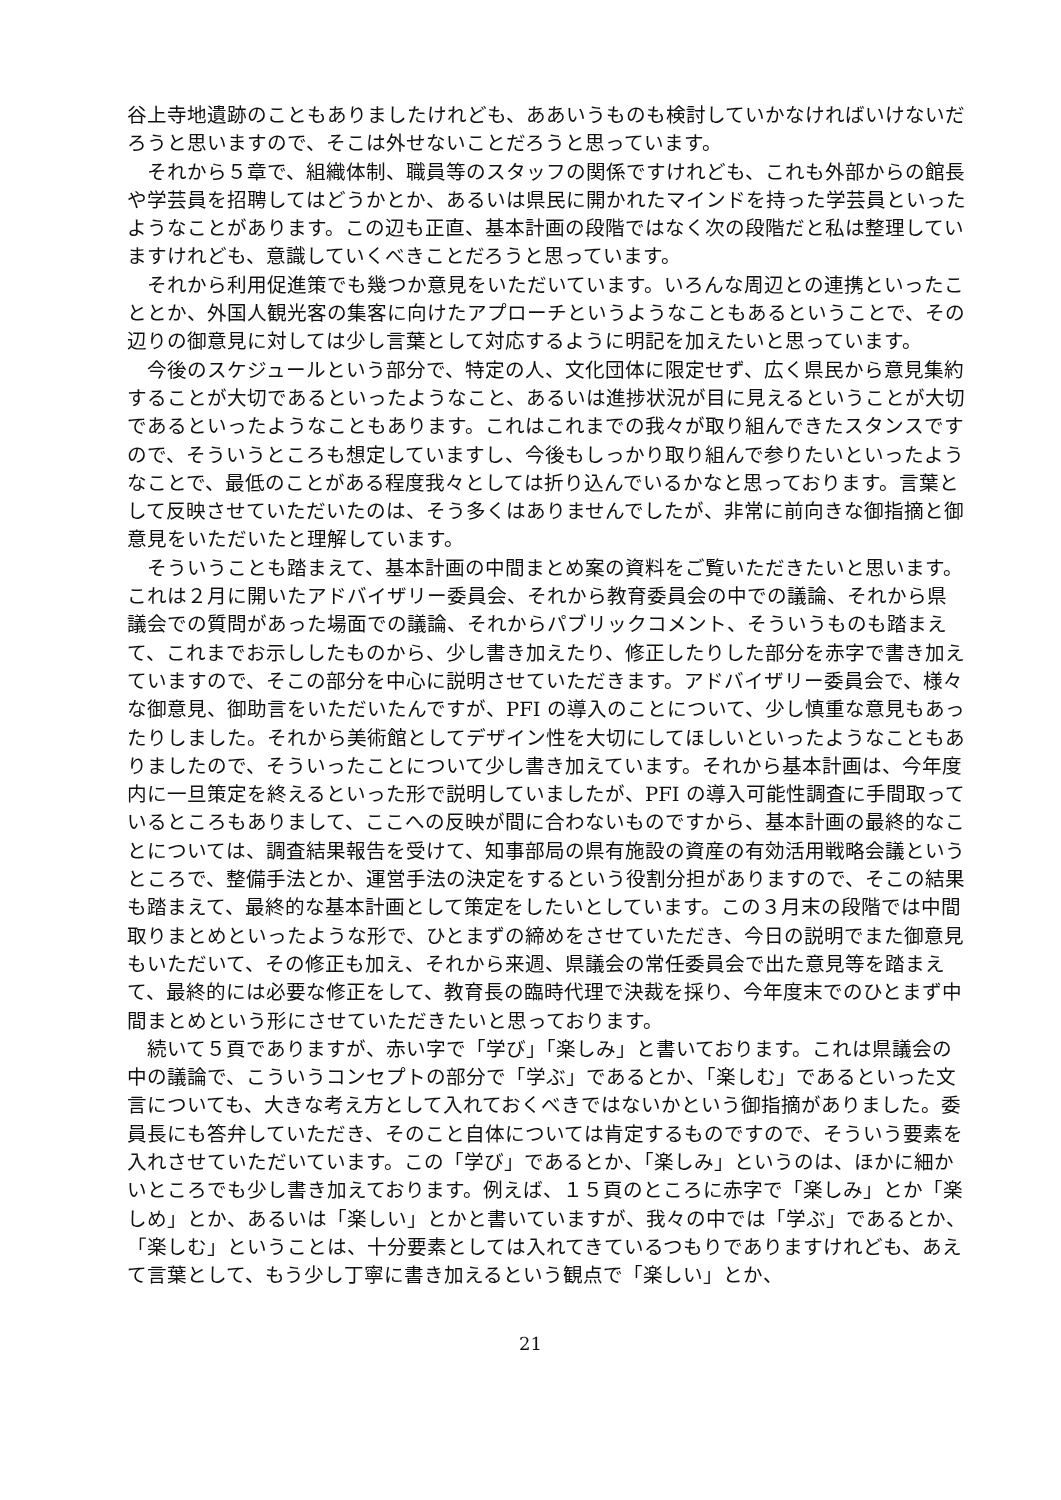谷上寺地遺跡のこともありましたけれども、ああいうものも検討していかなければいけないだろうと思いますので、そこは外せないことだろうと思っています。
　それから５章で、組織体制、職員等のスタッフの関係ですけれども、これも外部からの館長や学芸員を招聘してはどうかとか、あるいは県民に開かれたマインドを持った学芸員といったようなことがあります。この辺も正直、基本計画の段階ではなく次の段階だと私は整理していますけれども、意識していくべきことだろうと思っています。
　それから利用促進策でも幾つか意見をいただいています。いろんな周辺との連携といったこととか、外国人観光客の集客に向けたアプローチというようなこともあるということで、その辺りの御意見に対しては少し言葉として対応するように明記を加えたいと思っています。
　今後のスケジュールという部分で、特定の人、文化団体に限定せず、広く県民から意見集約することが大切であるといったようなこと、あるいは進捗状況が目に見えるということが大切であるといったようなこともあります。これはこれまでの我々が取り組んできたスタンスですので、そういうところも想定していますし、今後もしっかり取り組んで参りたいといったようなことで、最低のことがある程度我々としては折り込んでいるかなと思っております。言葉として反映させていただいたのは、そう多くはありませんでしたが、非常に前向きな御指摘と御意見をいただいたと理解しています。
　そういうことも踏まえて、基本計画の中間まとめ案の資料をご覧いただきたいと思います。これは２月に開いたアドバイザリー委員会、それから教育委員会の中での議論、それから県議会での質問があった場面での議論、それからパブリックコメント、そういうものも踏まえて、これまでお示ししたものから、少し書き加えたり、修正したりした部分を赤字で書き加えていますので、そこの部分を中心に説明させていただきます。アドバイザリー委員会で、様々な御意見、御助言をいただいたんですが、PFI の導入のことについて、少し慎重な意見もあったりしました。それから美術館としてデザイン性を大切にしてほしいといったようなこともありましたので、そういったことについて少し書き加えています。それから基本計画は、今年度内に一旦策定を終えるといった形で説明していましたが、PFI の導入可能性調査に手間取っているところもありまして、ここへの反映が間に合わないものですから、基本計画の最終的なことについては、調査結果報告を受けて、知事部局の県有施設の資産の有効活用戦略会議というところで、整備手法とか、運営手法の決定をするという役割分担がありますので、そこの結果も踏まえて、最終的な基本計画として策定をしたいとしています。この３月末の段階では中間取りまとめといったような形で、ひとまずの締めをさせていただき、今日の説明でまた御意見もいただいて、その修正も加え、それから来週、県議会の常任委員会で出た意見等を踏まえて、最終的には必要な修正をして、教育長の臨時代理で決裁を採り、今年度末でのひとまず中間まとめという形にさせていただきたいと思っております。
　続いて５頁でありますが、赤い字で「学び」「楽しみ」と書いております。これは県議会の中の議論で、こういうコンセプトの部分で「学ぶ」であるとか、「楽しむ」であるといった文言についても、大きな考え方として入れておくべきではないかという御指摘がありました。委員長にも答弁していただき、そのこと自体については肯定するものですので、そういう要素を入れさせていただいています。この「学び」であるとか、「楽しみ」というのは、ほかに細かいところでも少し書き加えております。例えば、１５頁のところに赤字で「楽しみ」とか「楽しめ」とか、あるいは「楽しい」とかと書いていますが、我々の中では「学ぶ」であるとか、「楽しむ」ということは、十分要素としては入れてきているつもりでありますけれども、あえて言葉として、もう少し丁寧に書き加えるという観点で「楽しい」とか、
21